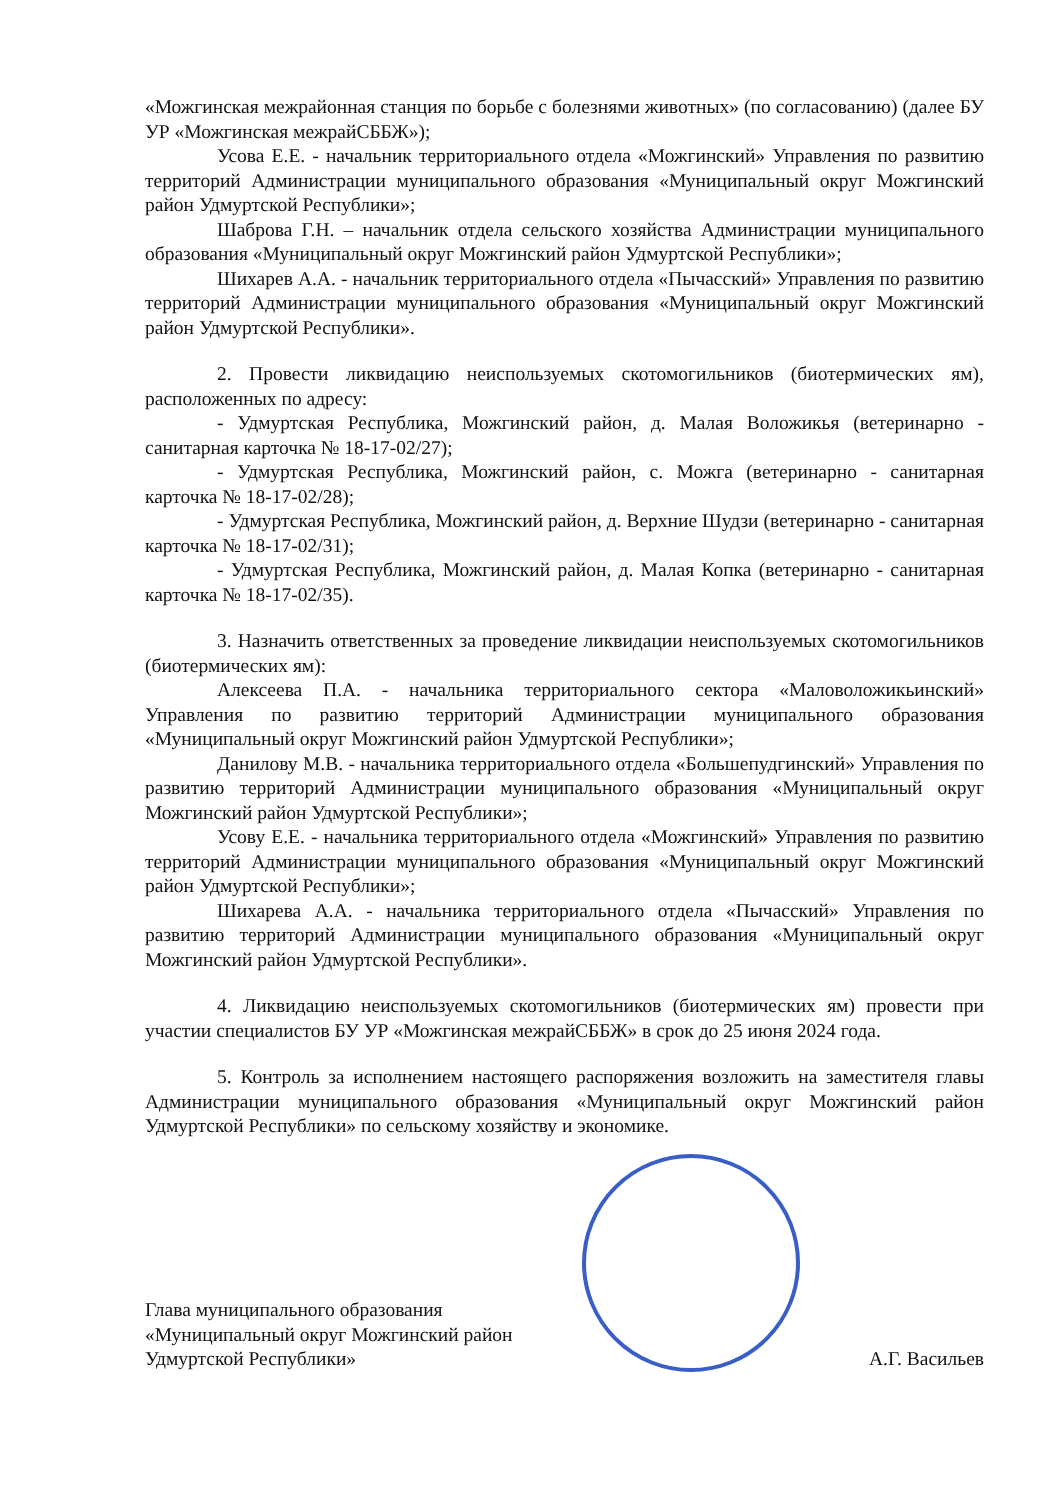«Можгинская межрайонная станция по борьбе с болезнями животных» (по согласованию) (далее БУ УР «Можгинская межрайСББЖ»);
Усова Е.Е. - начальник территориального отдела «Можгинский» Управления по развитию территорий Администрации муниципального образования «Муниципальный округ Можгинский район Удмуртской Республики»;
Шаброва Г.Н. – начальник отдела сельского хозяйства Администрации муниципального образования «Муниципальный округ Можгинский район Удмуртской Республики»;
Шихарев А.А. - начальник территориального отдела «Пычасский» Управления по развитию территорий Администрации муниципального образования «Муниципальный округ Можгинский район Удмуртской Республики».
2. Провести ликвидацию неиспользуемых скотомогильников (биотермических ям), расположенных по адресу:
- Удмуртская Республика, Можгинский район, д. Малая Воложикья (ветеринарно - санитарная карточка № 18-17-02/27);
- Удмуртская Республика, Можгинский район, с. Можга (ветеринарно - санитарная карточка № 18-17-02/28);
- Удмуртская Республика, Можгинский район, д. Верхние Шудзи (ветеринарно - санитарная карточка № 18-17-02/31);
- Удмуртская Республика, Можгинский район, д. Малая Копка (ветеринарно - санитарная карточка № 18-17-02/35).
3. Назначить ответственных за проведение ликвидации неиспользуемых скотомогильников (биотермических ям):
Алексеева П.А. - начальника территориального сектора «Маловоложикьинский» Управления по развитию территорий Администрации муниципального образования «Муниципальный округ Можгинский район Удмуртской Республики»;
Данилову М.В. - начальника территориального отдела «Большепудгинский» Управления по развитию территорий Администрации муниципального образования «Муниципальный округ Можгинский район Удмуртской Республики»;
Усову Е.Е. - начальника территориального отдела «Можгинский» Управления по развитию территорий Администрации муниципального образования «Муниципальный округ Можгинский район Удмуртской Республики»;
Шихарева А.А. - начальника территориального отдела «Пычасский» Управления по развитию территорий Администрации муниципального образования «Муниципальный округ Можгинский район Удмуртской Республики».
4. Ликвидацию неиспользуемых скотомогильников (биотермических ям) провести при участии специалистов БУ УР «Можгинская межрайСББЖ» в срок до 25 июня 2024 года.
5. Контроль за исполнением настоящего распоряжения возложить на заместителя главы Администрации муниципального образования «Муниципальный округ Можгинский район Удмуртской Республики» по сельскому хозяйству и экономике.
Глава муниципального образования
«Муниципальный округ Можгинский район
Удмуртской Республики»
А.Г. Васильев